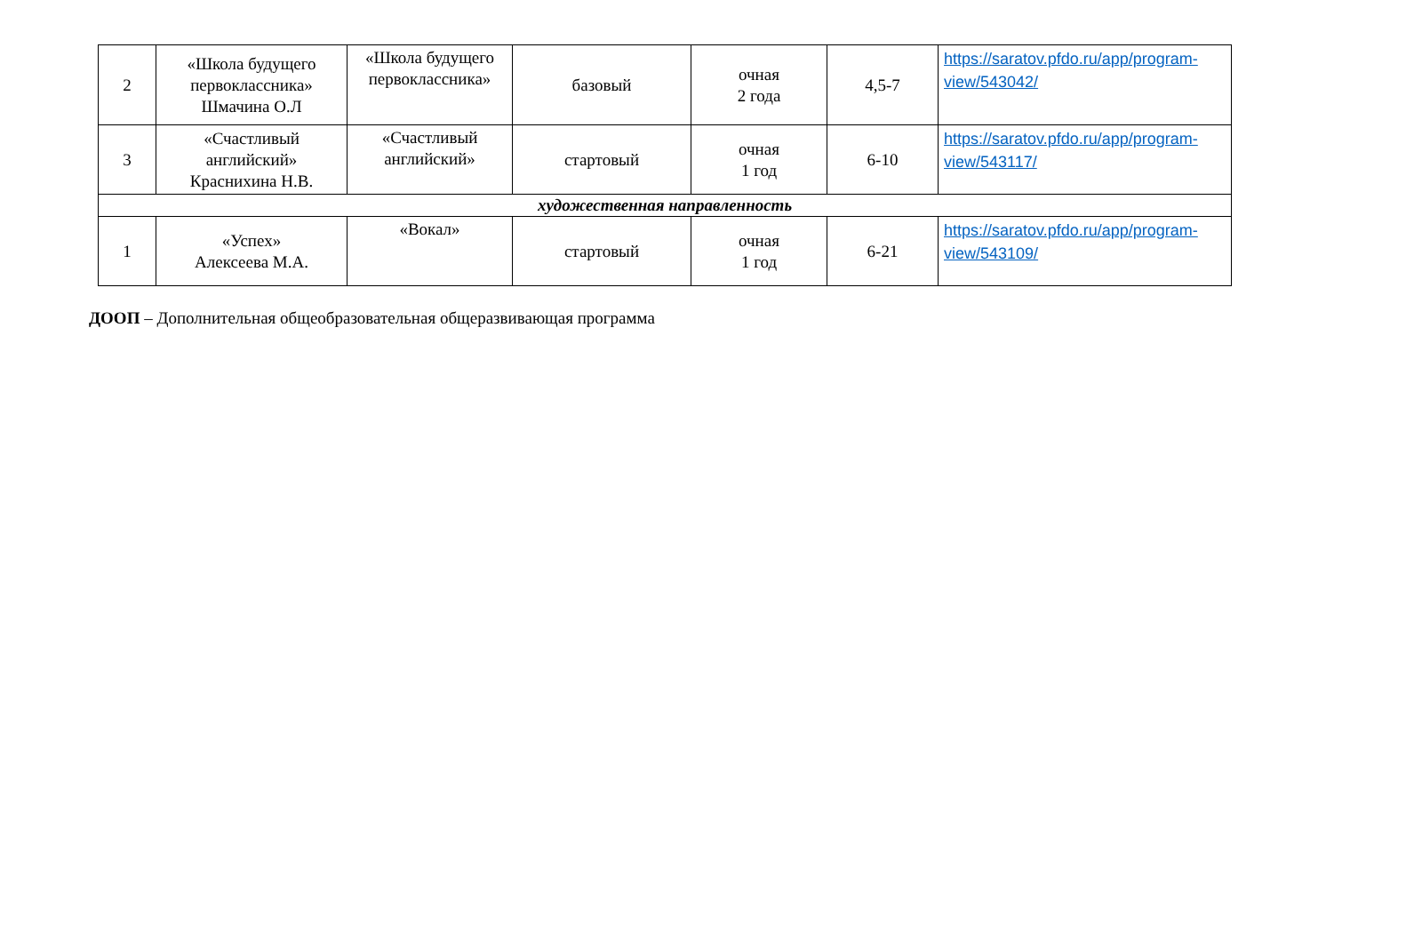| 2 | «Школа будущего первоклассника» Шмачина О.Л | «Школа будущего первоклассника» | базовый | очная 2 года | 4,5-7 | https://saratov.pfdo.ru/app/program-view/543042/ |
| 3 | «Счастливый английский» Краснихина Н.В. | «Счастливый английский» | стартовый | очная 1 год | 6-10 | https://saratov.pfdo.ru/app/program-view/543117/ |
| художественная направленность | | | | | | |
| 1 | «Успех» Алексеева М.А. | «Вокал» | стартовый | очная 1 год | 6-21 | https://saratov.pfdo.ru/app/program-view/543109/ |
ДООП – Дополнительная общеобразовательная общеразвивающая программа